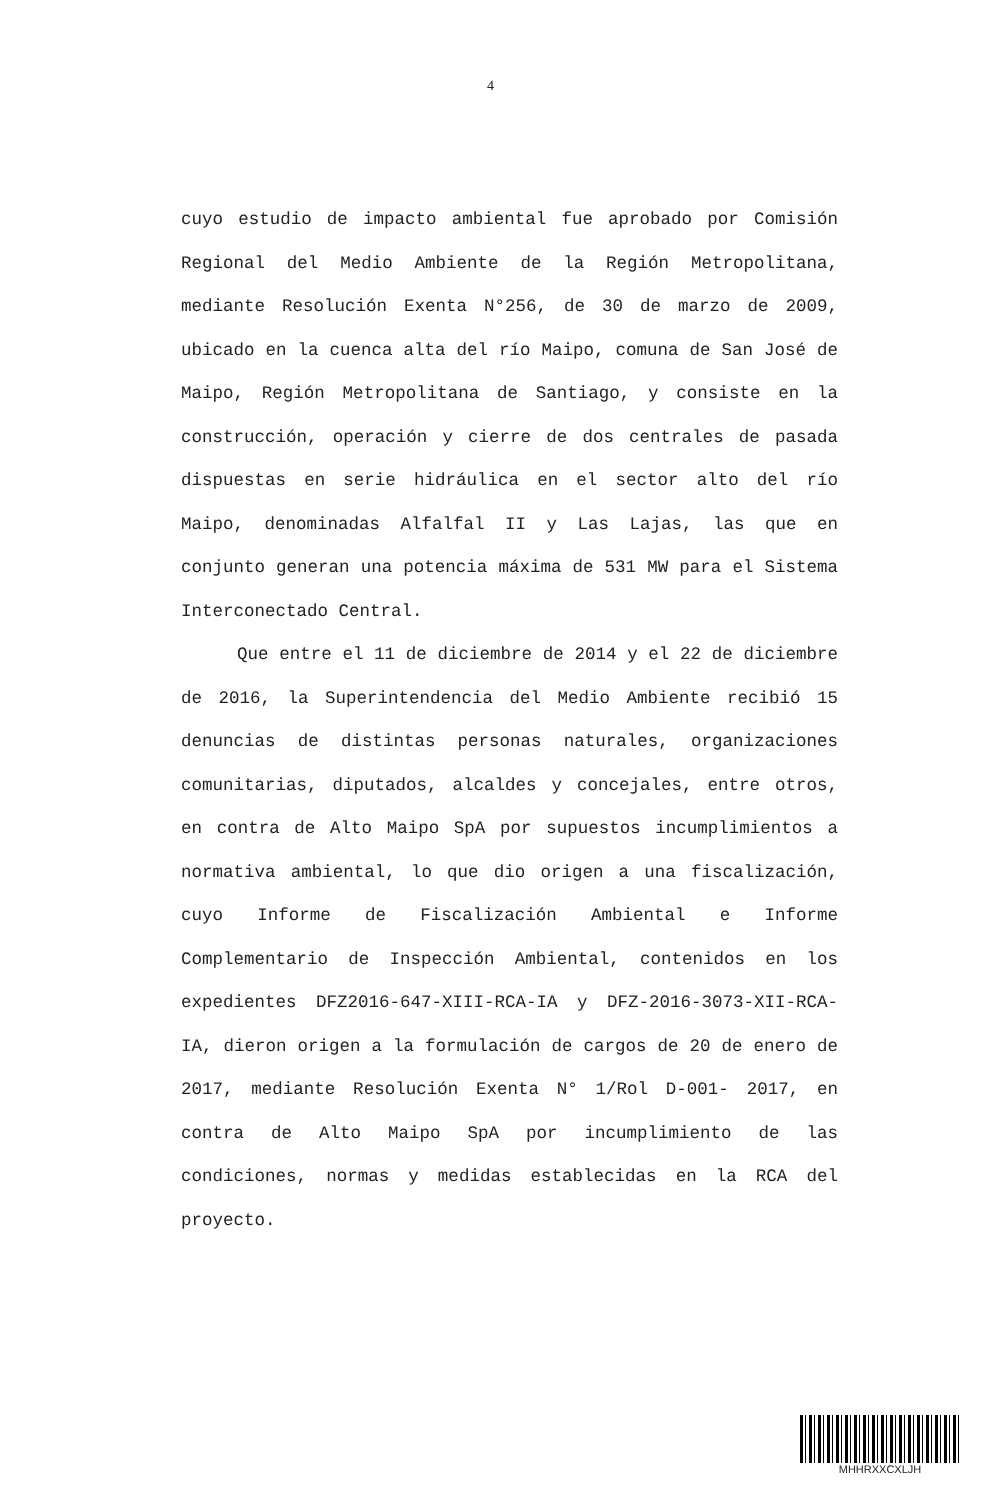4
cuyo estudio de impacto ambiental fue aprobado por Comisión Regional del Medio Ambiente de la Región Metropolitana, mediante Resolución Exenta N°256, de 30 de marzo de 2009, ubicado en la cuenca alta del río Maipo, comuna de San José de Maipo, Región Metropolitana de Santiago, y consiste en la construcción, operación y cierre de dos centrales de pasada dispuestas en serie hidráulica en el sector alto del río Maipo, denominadas Alfalfal II y Las Lajas, las que en conjunto generan una potencia máxima de 531 MW para el Sistema Interconectado Central.
Que entre el 11 de diciembre de 2014 y el 22 de diciembre de 2016, la Superintendencia del Medio Ambiente recibió 15 denuncias de distintas personas naturales, organizaciones comunitarias, diputados, alcaldes y concejales, entre otros, en contra de Alto Maipo SpA por supuestos incumplimientos a normativa ambiental, lo que dio origen a una fiscalización, cuyo Informe de Fiscalización Ambiental e Informe Complementario de Inspección Ambiental, contenidos en los expedientes DFZ2016-647-XIII-RCA-IA y DFZ-2016-3073-XII-RCA-IA, dieron origen a la formulación de cargos de 20 de enero de 2017, mediante Resolución Exenta N° 1/Rol D-001- 2017, en contra de Alto Maipo SpA por incumplimiento de las condiciones, normas y medidas establecidas en la RCA del proyecto.
MHHRXXCXLJH